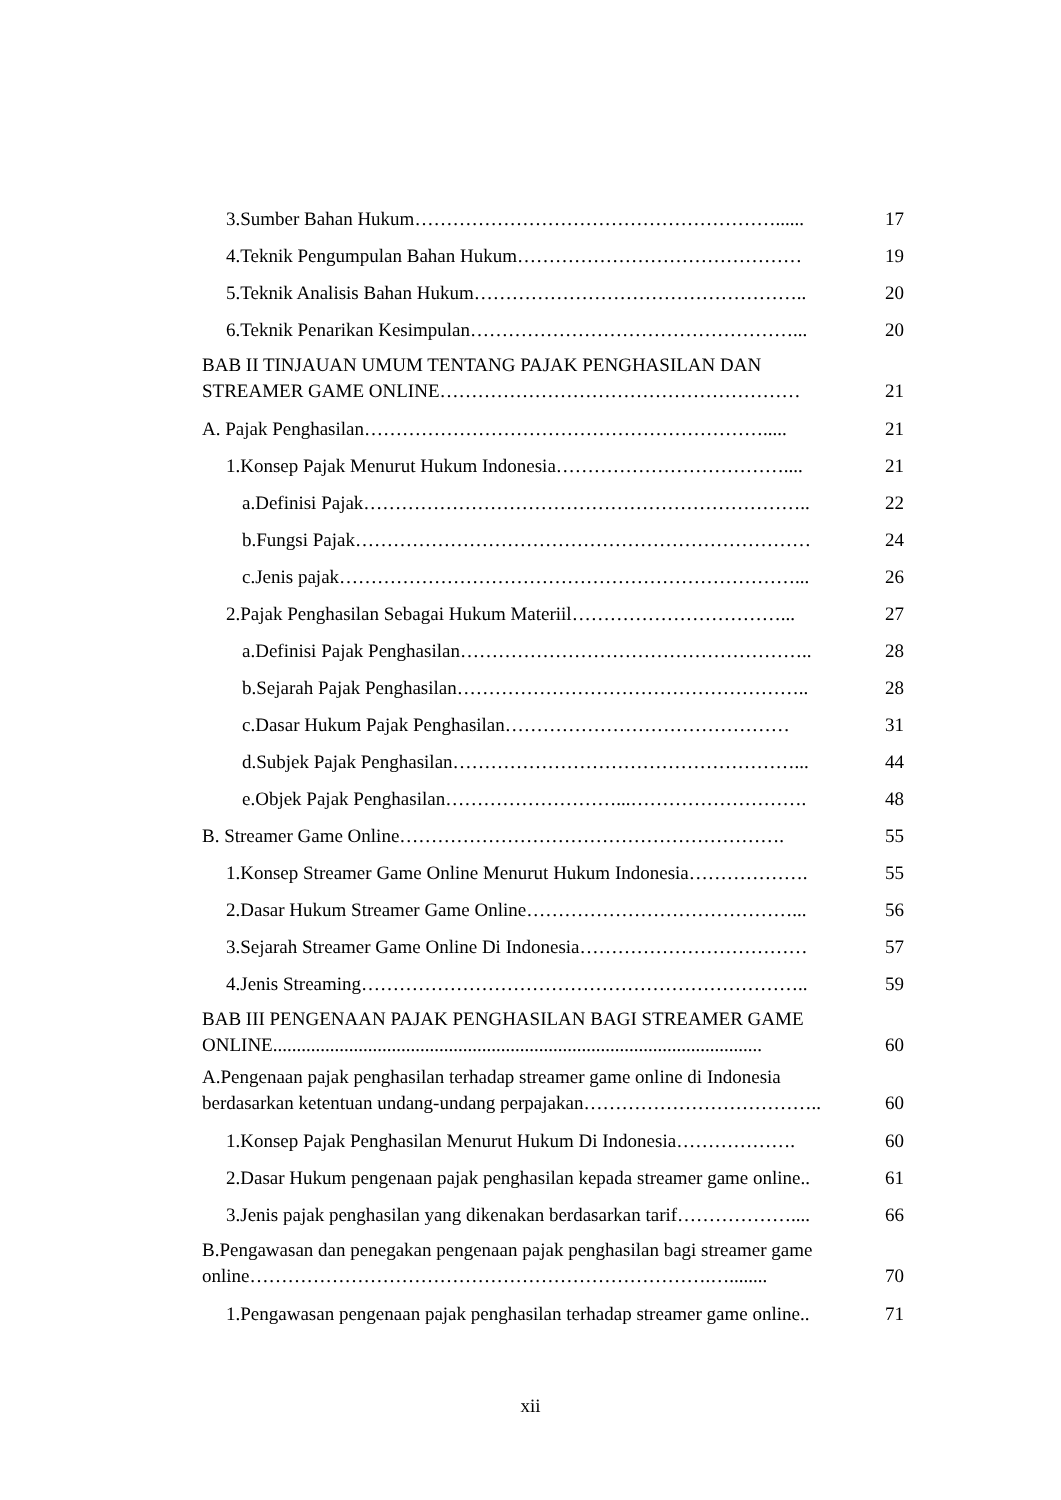3.Sumber Bahan Hukum…………………………………………………...... 17
4.Teknik Pengumpulan Bahan Hukum……………………………………… 19
5.Teknik Analisis Bahan Hukum…………………………………………….. 20
6.Teknik Penarikan Kesimpulan……………………………………………... 20
BAB II TINJAUAN UMUM TENTANG PAJAK PENGHASILAN DAN
STREAMER GAME ONLINE………………………………………………… 21
A. Pajak Penghasilan………………………………………………………..... 21
1.Konsep Pajak Menurut Hukum Indonesia……………………………….... 21
a.Definisi Pajak…………………………………………………………….. 22
b.Fungsi Pajak……………………………………………………………… 24
c.Jenis pajak………………………………………………………………... 26
2.Pajak Penghasilan Sebagai Hukum Materiil……………………………... 27
a.Definisi Pajak Penghasilan……………………………………………….. 28
b.Sejarah Pajak Penghasilan……………………………………………….. 28
c.Dasar Hukum Pajak Penghasilan……………………………………… 31
d.Subjek Pajak Penghasilan………………………………………………... 44
e.Objek Pajak Penghasilan………………………...………………………. 48
B. Streamer Game Online……………………………………………………. 55
1.Konsep Streamer Game Online Menurut Hukum Indonesia………………. 55
2.Dasar Hukum Streamer Game Online……………………………………... 56
3.Sejarah Streamer Game Online Di Indonesia……………………………… 57
4.Jenis Streaming…………………………………………………………….. 59
BAB III PENGENAAN PAJAK PENGHASILAN BAGI STREAMER GAME
ONLINE....................................................................................................... 60
A.Pengenaan pajak penghasilan terhadap streamer game online di Indonesia
berdasarkan ketentuan undang-undang perpajakan……………………………….. 60
1.Konsep Pajak Penghasilan Menurut Hukum Di Indonesia………………. 60
2.Dasar Hukum pengenaan pajak penghasilan kepada streamer game online.. 61
3.Jenis pajak penghasilan yang dikenakan berdasarkan tarif……………….... 66
B.Pengawasan dan penegakan pengenaan pajak penghasilan bagi streamer game
online……………………………………………………………….…........ 70
1.Pengawasan pengenaan pajak penghasilan terhadap streamer game online.. 71
xii